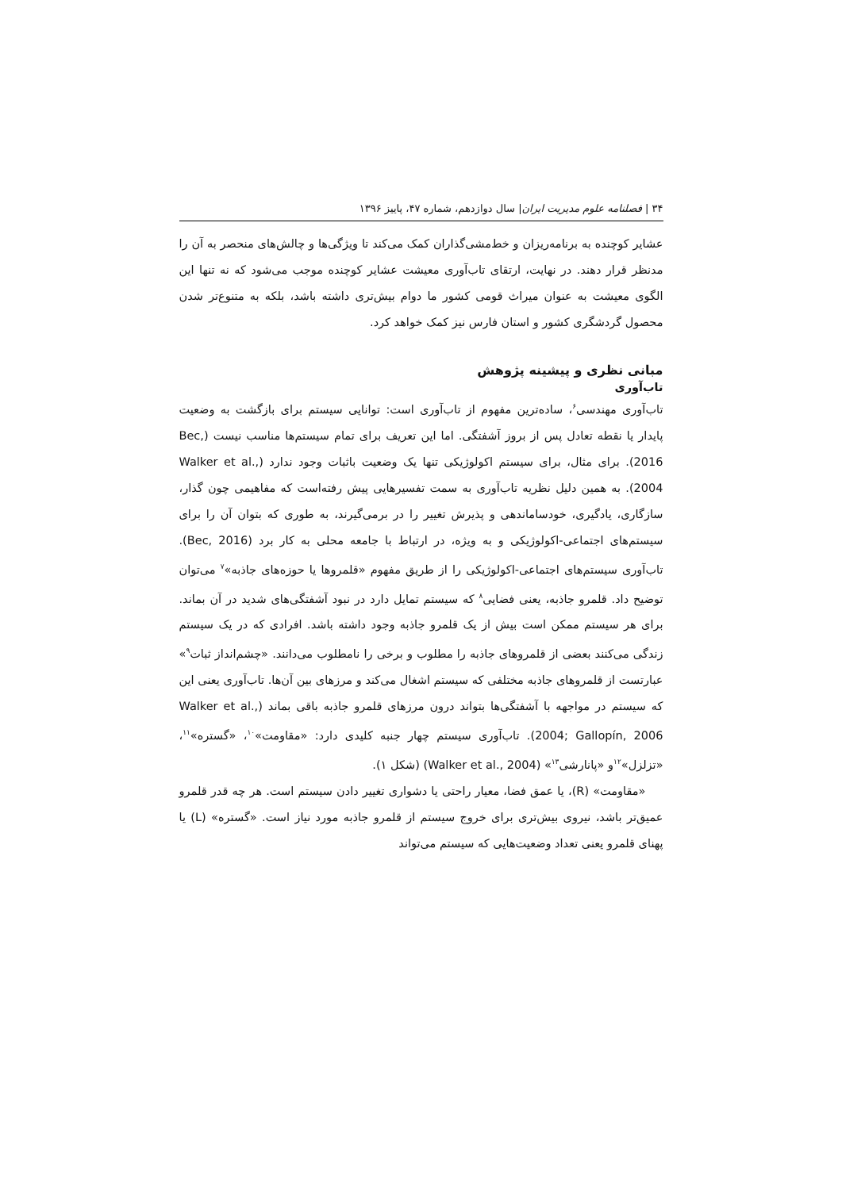۳۴ | فصلنامه علوم مدیریت ایران| سال دوازدهم، شماره ۴۷، پاییز ۱۳۹۶
عشایر کوچنده به برنامه‌ریزان و خط‌مشی‌گذاران کمک می‌کند تا ویژگی‌ها و چالش‌های منحصر به آن را مدنظر قرار دهند. در نهایت، ارتقای تاب‌آوری معیشت عشایر کوچنده موجب می‌شود که نه تنها این الگوی معیشت به عنوان میراث قومی کشور ما دوام بیش‌تری داشته باشد، بلکه به متنوع‌تر شدن محصول گردشگری کشور و استان فارس نیز کمک خواهد کرد.
مبانی نظری و پیشینه پژوهش
تاب‌آوری
تاب‌آوری مهندسی<sup>۶</sup>، ساده‌ترین مفهوم از تاب‌آوری است: توانایی سیستم برای بازگشت به وضعیت پایدار یا نقطه تعادل پس از بروز آشفتگی. اما این تعریف برای تمام سیستم‌ها مناسب نیست (Bec, 2016). برای مثال، برای سیستم اکولوژیکی تنها یک وضعیت باثبات وجود ندارد (Walker et al., 2004). به همین دلیل نظریه تاب‌آوری به سمت تفسیرهایی پیش رفته‌است که مفاهیمی چون گذار، سازگاری، یادگیری، خودساماندهی و پذیرش تغییر را در برمی‌گیرند، به طوری که بتوان آن را برای سیستم‌های اجتماعی-اکولوژیکی و به ویژه، در ارتباط با جامعه محلی به کار برد (Bec, 2016). تاب‌آوری سیستم‌های اجتماعی-اکولوژیکی را از طریق مفهوم «قلمروها یا حوزه‌های جاذبه»<sup>۷</sup> می‌توان توضیح داد. قلمرو جاذبه، یعنی فضایی<sup>۸</sup> که سیستم تمایل دارد در نبود آشفتگی‌های شدید در آن بماند. برای هر سیستم ممکن است بیش از یک قلمرو جاذبه وجود داشته باشد. افرادی که در یک سیستم زندگی می‌کنند بعضی از قلمروهای جاذبه را مطلوب و برخی را نامطلوب می‌دانند. «چشم‌انداز ثبات<sup>۹</sup>» عبارتست از قلمروهای جاذبه مختلفی که سیستم اشغال می‌کند و مرزهای بین آن‌ها. تاب‌آوری یعنی این که سیستم در مواجهه با آشفتگی‌ها بتواند درون مرزهای قلمرو جاذبه باقی بماند (Walker et al., 2004; Gallopín, 2006). تاب‌آوری سیستم چهار جنبه کلیدی دارد: «مقاومت»<sup>۱۰</sup>، «گستره»<sup>۱۱</sup>، «تزلزل»<sup>۱۲</sup>و «پانارشی<sup>۱۳</sup>» (Walker et al., 2004) (شکل ۱).
«مقاومت» (R)، یا عمق فضا، معیار راحتی یا دشواری تغییر دادن سیستم است. هر چه قدر قلمرو عمیق‌تر باشد، نیروی بیش‌تری برای خروج سیستم از قلمرو جاذبه مورد نیاز است. «گستره» (L) یا پهنای قلمرو یعنی تعداد وضعیت‌هایی که سیستم می‌تواند